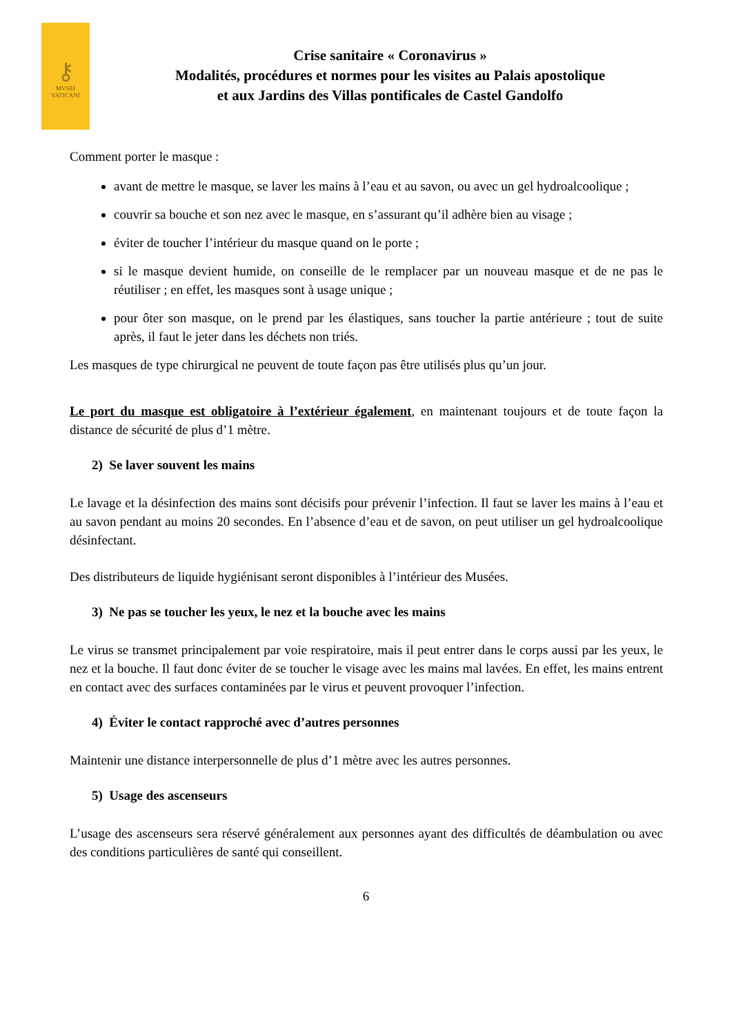⚷
MVSEI
VATICANI
Crise sanitaire « Coronavirus »
Modalités, procédures et normes pour les visites au Palais apostolique
et aux Jardins des Villas pontificales de Castel Gandolfo
Comment porter le masque :
avant de mettre le masque, se laver les mains à l’eau et au savon, ou avec un gel hydroalcoolique ;
couvrir sa bouche et son nez avec le masque, en s’assurant qu’il adhère bien au visage ;
éviter de toucher l’intérieur du masque quand on le porte ;
si le masque devient humide, on conseille de le remplacer par un nouveau masque et de ne pas le réutiliser ; en effet, les masques sont à usage unique ;
pour ôter son masque, on le prend par les élastiques, sans toucher la partie antérieure ; tout de suite après, il faut le jeter dans les déchets non triés.
Les masques de type chirurgical ne peuvent de toute façon pas être utilisés plus qu’un jour.
Le port du masque est obligatoire à l’extérieur également, en maintenant toujours et de toute façon la distance de sécurité de plus d’1 mètre.
2) Se laver souvent les mains
Le lavage et la désinfection des mains sont décisifs pour prévenir l’infection. Il faut se laver les mains à l’eau et au savon pendant au moins 20 secondes. En l’absence d’eau et de savon, on peut utiliser un gel hydroalcoolique désinfectant.
Des distributeurs de liquide hygiénisant seront disponibles à l’intérieur des Musées.
3) Ne pas se toucher les yeux, le nez et la bouche avec les mains
Le virus se transmet principalement par voie respiratoire, mais il peut entrer dans le corps aussi par les yeux, le nez et la bouche. Il faut donc éviter de se toucher le visage avec les mains mal lavées. En effet, les mains entrent en contact avec des surfaces contaminées par le virus et peuvent provoquer l’infection.
4) Éviter le contact rapproché avec d’autres personnes
Maintenir une distance interpersonnelle de plus d’1 mètre avec les autres personnes.
5) Usage des ascenseurs
L’usage des ascenseurs sera réservé généralement aux personnes ayant des difficultés de déambulation ou avec des conditions particulières de santé qui conseillent.
6